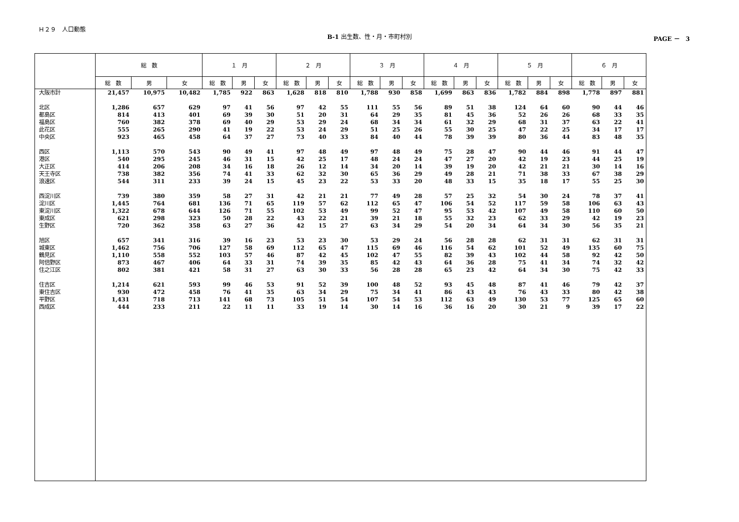Ｈ２９　人口動態
B-1 出生数、性・月・市町村別
PAGE －　3
| | 総 数 | | | １ 月 | | | ２ 月 | | | ３ 月 | | | ４ 月 | | | ５ 月 | | | ６ 月 | | |
| --- | --- | --- | --- | --- | --- | --- | --- | --- | --- | --- | --- | --- | --- | --- | --- | --- | --- | --- | --- | --- | --- |
| | 総 数 | 男 | 女 | 総 数 | 男 | 女 | 総 数 | 男 | 女 | 総 数 | 男 | 女 | 総 数 | 男 | 女 | 総 数 | 男 | 女 | 総 数 | 男 | 女 |
| 大阪市計 | 21,457 | 10,975 | 10,482 | 1,785 | 922 | 863 | 1,628 | 818 | 810 | 1,788 | 930 | 858 | 1,699 | 863 | 836 | 1,782 | 884 | 898 | 1,778 | 897 | 881 |
| 北区 | 1,286 | 657 | 629 | 97 | 41 | 56 | 97 | 42 | 55 | 111 | 55 | 56 | 89 | 51 | 38 | 124 | 64 | 60 | 90 | 44 | 46 |
| 都島区 | 814 | 413 | 401 | 69 | 39 | 30 | 51 | 20 | 31 | 64 | 29 | 35 | 81 | 45 | 36 | 52 | 26 | 26 | 68 | 33 | 35 |
| 福島区 | 760 | 382 | 378 | 69 | 40 | 29 | 53 | 29 | 24 | 68 | 34 | 34 | 61 | 32 | 29 | 68 | 31 | 37 | 63 | 22 | 41 |
| 此花区 | 555 | 265 | 290 | 41 | 19 | 22 | 53 | 24 | 29 | 51 | 25 | 26 | 55 | 30 | 25 | 47 | 22 | 25 | 34 | 17 | 17 |
| 中央区 | 923 | 465 | 458 | 64 | 37 | 27 | 73 | 40 | 33 | 84 | 40 | 44 | 78 | 39 | 39 | 80 | 36 | 44 | 83 | 48 | 35 |
| 西区 | 1,113 | 570 | 543 | 90 | 49 | 41 | 97 | 48 | 49 | 97 | 48 | 49 | 75 | 28 | 47 | 90 | 44 | 46 | 91 | 44 | 47 |
| 港区 | 540 | 295 | 245 | 46 | 31 | 15 | 42 | 25 | 17 | 48 | 24 | 24 | 47 | 27 | 20 | 42 | 19 | 23 | 44 | 25 | 19 |
| 大正区 | 414 | 206 | 208 | 34 | 16 | 18 | 26 | 12 | 14 | 34 | 20 | 14 | 39 | 19 | 20 | 42 | 21 | 21 | 30 | 14 | 16 |
| 天王寺区 | 738 | 382 | 356 | 74 | 41 | 33 | 62 | 32 | 30 | 65 | 36 | 29 | 49 | 28 | 21 | 71 | 38 | 33 | 67 | 38 | 29 |
| 浪速区 | 544 | 311 | 233 | 39 | 24 | 15 | 45 | 23 | 22 | 53 | 33 | 20 | 48 | 33 | 15 | 35 | 18 | 17 | 55 | 25 | 30 |
| 西淀川区 | 739 | 380 | 359 | 58 | 27 | 31 | 42 | 21 | 21 | 77 | 49 | 28 | 57 | 25 | 32 | 54 | 30 | 24 | 78 | 37 | 41 |
| 淀川区 | 1,445 | 764 | 681 | 136 | 71 | 65 | 119 | 57 | 62 | 112 | 65 | 47 | 106 | 54 | 52 | 117 | 59 | 58 | 106 | 63 | 43 |
| 東淀川区 | 1,322 | 678 | 644 | 126 | 71 | 55 | 102 | 53 | 49 | 99 | 52 | 47 | 95 | 53 | 42 | 107 | 49 | 58 | 110 | 60 | 50 |
| 東成区 | 621 | 298 | 323 | 50 | 28 | 22 | 43 | 22 | 21 | 39 | 21 | 18 | 55 | 32 | 23 | 62 | 33 | 29 | 42 | 19 | 23 |
| 生野区 | 720 | 362 | 358 | 63 | 27 | 36 | 42 | 15 | 27 | 63 | 34 | 29 | 54 | 20 | 34 | 64 | 34 | 30 | 56 | 35 | 21 |
| 旭区 | 657 | 341 | 316 | 39 | 16 | 23 | 53 | 23 | 30 | 53 | 29 | 24 | 56 | 28 | 28 | 62 | 31 | 31 | 62 | 31 | 31 |
| 城東区 | 1,462 | 756 | 706 | 127 | 58 | 69 | 112 | 65 | 47 | 115 | 69 | 46 | 116 | 54 | 62 | 101 | 52 | 49 | 135 | 60 | 75 |
| 鶴見区 | 1,110 | 558 | 552 | 103 | 57 | 46 | 87 | 42 | 45 | 102 | 47 | 55 | 82 | 39 | 43 | 102 | 44 | 58 | 92 | 42 | 50 |
| 阿倍野区 | 873 | 467 | 406 | 64 | 33 | 31 | 74 | 39 | 35 | 85 | 42 | 43 | 64 | 36 | 28 | 75 | 41 | 34 | 74 | 32 | 42 |
| 住之江区 | 802 | 381 | 421 | 58 | 31 | 27 | 63 | 30 | 33 | 56 | 28 | 28 | 65 | 23 | 42 | 64 | 34 | 30 | 75 | 42 | 33 |
| 住吉区 | 1,214 | 621 | 593 | 99 | 46 | 53 | 91 | 52 | 39 | 100 | 48 | 52 | 93 | 45 | 48 | 87 | 41 | 46 | 79 | 42 | 37 |
| 東住吉区 | 930 | 472 | 458 | 76 | 41 | 35 | 63 | 34 | 29 | 75 | 34 | 41 | 86 | 43 | 43 | 76 | 43 | 33 | 80 | 42 | 38 |
| 平野区 | 1,431 | 718 | 713 | 141 | 68 | 73 | 105 | 51 | 54 | 107 | 54 | 53 | 112 | 63 | 49 | 130 | 53 | 77 | 125 | 65 | 60 |
| 西成区 | 444 | 233 | 211 | 22 | 11 | 11 | 33 | 19 | 14 | 30 | 14 | 16 | 36 | 16 | 20 | 30 | 21 | 9 | 39 | 17 | 22 |